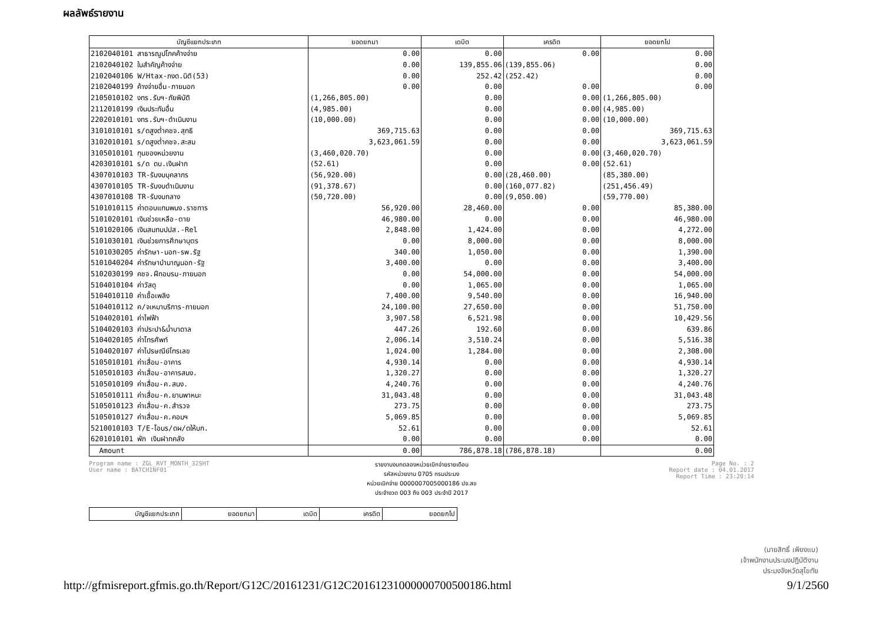ผลลัพธ์รายงาน
| บัญชีแยกประเภท | ยอดยกมา | เดบิต | เครดิต | ยอดยกไป |
| --- | --- | --- | --- | --- |
| 2102040101 สาธารณูปโภคค้างจ่าย | 0.00 | 0.00 | 0.00 | 0.00 |
| 2102040102 ใบสำคัญค้างจ่าย | 0.00 | 139,855.06 | (139,855.06) | 0.00 |
| 2102040106 W/Htax-ภงด.นิติ(53) | 0.00 | 252.42 | (252.42) | 0.00 |
| 2102040199 ค้างจ่ายอื่น-ภายนอก | 0.00 | 0.00 | 0.00 | 0.00 |
| 2105010102 งทร.รับฯ-ภัยพิบัติ | (1,266,805.00) | 0.00 | 0.00 | (1,266,805.00) |
| 2112010199 เงินประกันอื่น | (4,985.00) | 0.00 | 0.00 | (4,985.00) |
| 2202010101 งทร.รับฯ-ดำเนินงาน | (10,000.00) | 0.00 | 0.00 | (10,000.00) |
| 3101010101 ร/ดสูงต่ำคชจ.สุทธิ | 369,715.63 | 0.00 | 0.00 | 369,715.63 |
| 3102010101 ร/ดสูงต่ำคชจ.สะสม | 3,623,061.59 | 0.00 | 0.00 | 3,623,061.59 |
| 3105010101 ทุนของหน่วยงาน | (3,460,020.70) | 0.00 | 0.00 | (3,460,020.70) |
| 4203010101 ร/ด ดบ.เงินฝาก | (52.61) | 0.00 | 0.00 | (52.61) |
| 4307010103 TR-รับงบบุคลากร | (56,920.00) | 0.00 | (28,460.00) | (85,380.00) |
| 4307010105 TR-รับงบดำเนินงาน | (91,378.67) | 0.00 | (160,077.82) | (251,456.49) |
| 4307010108 TR-รับงบกลาง | (50,720.00) | 0.00 | (9,050.00) | (59,770.00) |
| 5101010115 ค่าตอบแทนพนง.ราชการ | 56,920.00 | 28,460.00 | 0.00 | 85,380.00 |
| 5101020101 เงินช่วยเหลือ-ตาย | 46,980.00 | 0.00 | 0.00 | 46,980.00 |
| 5101020106 เงินสมทบปปส.-Rel | 2,848.00 | 1,424.00 | 0.00 | 4,272.00 |
| 5101030101 เงินช่วยการศึกษาบุตร | 0.00 | 8,000.00 | 0.00 | 8,000.00 |
| 5101030205 ค่ารักษา-นอก-รพ.รัฐ | 340.00 | 1,050.00 | 0.00 | 1,390.00 |
| 5101040204 ค่ารักษาบำนาญนอก-รัฐ | 3,400.00 | 0.00 | 0.00 | 3,400.00 |
| 5102030199 คชจ.ฝึกอบรม-ภายนอก | 0.00 | 54,000.00 | 0.00 | 54,000.00 |
| 5104010104 ค่าวัสดุ | 0.00 | 1,065.00 | 0.00 | 1,065.00 |
| 5104010110 ค่าเชื้อเพลิง | 7,400.00 | 9,540.00 | 0.00 | 16,940.00 |
| 5104010112 ค/จเหมาบริการ-ภายนอก | 24,100.00 | 27,650.00 | 0.00 | 51,750.00 |
| 5104020101 ค่าไฟฟ้า | 3,907.58 | 6,521.98 | 0.00 | 10,429.56 |
| 5104020103 ค่าประปา&น้ำบาดาล | 447.26 | 192.60 | 0.00 | 639.86 |
| 5104020105 ค่าโทรศัพท์ | 2,006.14 | 3,510.24 | 0.00 | 5,516.38 |
| 5104020107 ค่าไปรษณีย์โทรเลข | 1,024.00 | 1,284.00 | 0.00 | 2,308.00 |
| 5105010101 ค่าเสื่อม-อาคาร | 4,930.14 | 0.00 | 0.00 | 4,930.14 |
| 5105010103 ค่าเสื่อม-อาคารสนง. | 1,320.27 | 0.00 | 0.00 | 1,320.27 |
| 5105010109 ค่าเสื่อม-ค.สนง. | 4,240.76 | 0.00 | 0.00 | 4,240.76 |
| 5105010111 ค่าเสื่อม-ค.ยานพาหนะ | 31,043.48 | 0.00 | 0.00 | 31,043.48 |
| 5105010123 ค่าเสื่อม-ค.สำรวจ | 273.75 | 0.00 | 0.00 | 273.75 |
| 5105010127 ค่าเสื่อม-ค.คอมฯ | 5,069.85 | 0.00 | 0.00 | 5,069.85 |
| 5210010103 T/E-โอนร/ดผ/ดให้บก. | 52.61 | 0.00 | 0.00 | 52.61 |
| 6201010101 พัก เงินฝากคลัง | 0.00 | 0.00 | 0.00 | 0.00 |
| Amount | 0.00 | 786,878.18 | (786,878.18) | 0.00 |
Program name : ZGL_RVT_MONTH_32SHT
User name : BATCHINF01
รายงานงบทดลองหน่วยเบิกจ่ายรายเดือน
รหัสหน่วยงาน 0705 กรมประมง
หน่วยเบิกจ่าย 0000007005000186 ปจ.สข
ประจำงวด 003 ถึง 003 ประจำปี 2017
Page No. : 2
Report date : 04.01.2017
Report Time : 23:20:14
| บัญชีแยกประเภท | ยอดยกมา | เดบิต | เครดิต | ยอดยกไป |
(นายสิทธิ์ เพียงแบ)
เจ้าพนักงานประมงปฏิบัติงาน
ประมงจังหวัดสุโขทัย
http://gfmisreport.gfmis.go.th/Report/G12C/20161231/G12C20161231000000700500186.html 9/1/2560